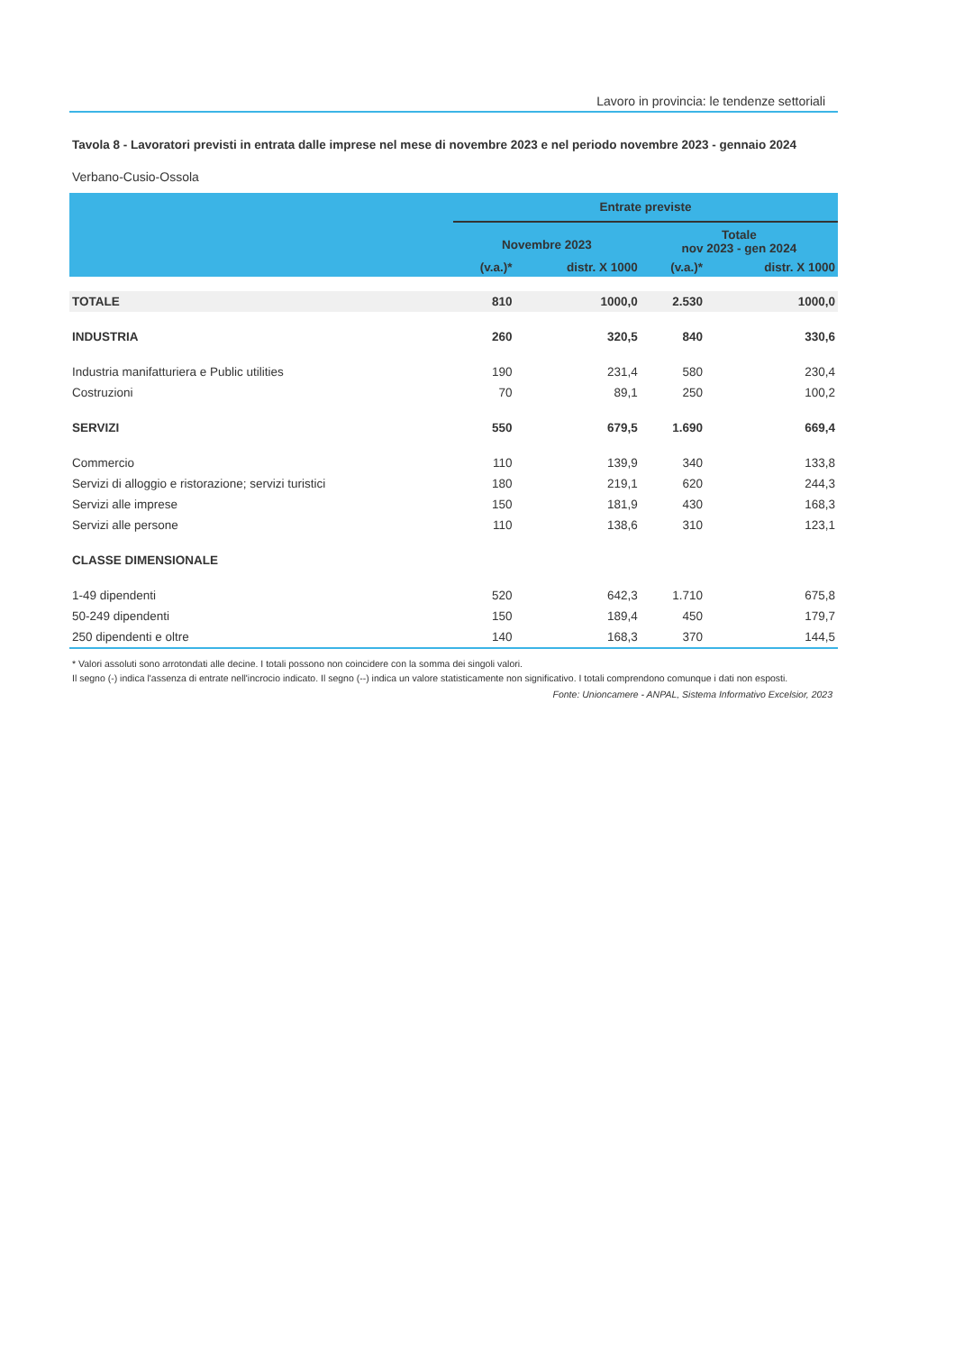Lavoro in provincia: le tendenze settoriali
Tavola 8 - Lavoratori previsti in entrata dalle imprese nel mese di novembre 2023 e nel periodo novembre 2023 - gennaio 2024
Verbano-Cusio-Ossola
| | Entrate previste | | | |
| --- | --- | --- | --- | --- |
| | Novembre 2023 | | Totale nov 2023 - gen 2024 | |
| | (v.a.)* | distr. X 1000 | (v.a.)* | distr. X 1000 |
| TOTALE | 810 | 1000,0 | 2.530 | 1000,0 |
| INDUSTRIA | 260 | 320,5 | 840 | 330,6 |
| Industria manifatturiera e Public utilities | 190 | 231,4 | 580 | 230,4 |
| Costruzioni | 70 | 89,1 | 250 | 100,2 |
| SERVIZI | 550 | 679,5 | 1.690 | 669,4 |
| Commercio | 110 | 139,9 | 340 | 133,8 |
| Servizi di alloggio e ristorazione; servizi turistici | 180 | 219,1 | 620 | 244,3 |
| Servizi alle imprese | 150 | 181,9 | 430 | 168,3 |
| Servizi alle persone | 110 | 138,6 | 310 | 123,1 |
| CLASSE DIMENSIONALE | | | | |
| 1-49 dipendenti | 520 | 642,3 | 1.710 | 675,8 |
| 50-249 dipendenti | 150 | 189,4 | 450 | 179,7 |
| 250 dipendenti e oltre | 140 | 168,3 | 370 | 144,5 |
* Valori assoluti sono arrotondati alle decine. I totali possono non coincidere con la somma dei singoli valori.
Il segno (-) indica l'assenza di entrate nell'incrocio indicato. Il segno (--) indica un valore statisticamente non significativo. I totali comprendono comunque i dati non esposti.
Fonte: Unioncamere - ANPAL, Sistema Informativo Excelsior, 2023